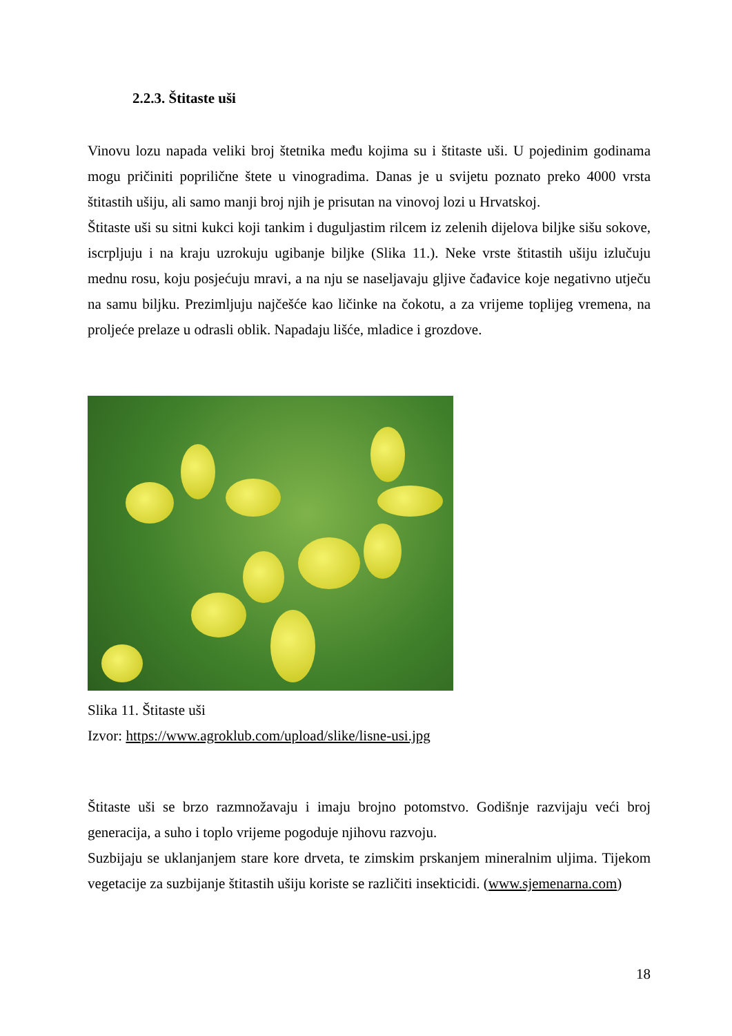2.2.3. Štitaste uši
Vinovu lozu napada veliki broj štetnika među kojima su i štitaste uši. U pojedinim godinama mogu pričiniti poprilične štete u vinogradima. Danas je u svijetu poznato preko 4000 vrsta štitastih ušiju, ali samo manji broj njih je prisutan na vinovoj lozi u Hrvatskoj.
Štitaste uši su sitni kukci koji tankim i duguljastim rilcem iz zelenih dijelova biljke sišu sokove, iscrpljuju i na kraju uzrokuju ugibanje biljke (Slika 11.). Neke vrste štitastih ušiju izlučuju mednu rosu, koju posjećuju mravi, a na nju se naseljavaju gljive čađavice koje negativno utječu na samu biljku. Prezimljuju najčešće kao ličinke na čokotu, a za vrijeme toplijeg vremena, na proljeće prelaze u odrasli oblik. Napadaju lišće, mladice i grozdove.
Slika 11. Štitaste uši
Izvor: https://www.agroklub.com/upload/slike/lisne-usi.jpg
Štitaste uši se brzo razmnožavaju i imaju brojno potomstvo. Godišnje razvijaju veći broj generacija, a suho i toplo vrijeme pogoduje njihovu razvoju.
Suzbijaju se uklanjanjem stare kore drveta, te zimskim prskanjem mineralnim uljima. Tijekom vegetacije za suzbijanje štitastih ušiju koriste se različiti insekticidi. (www.sjemenarna.com)
18